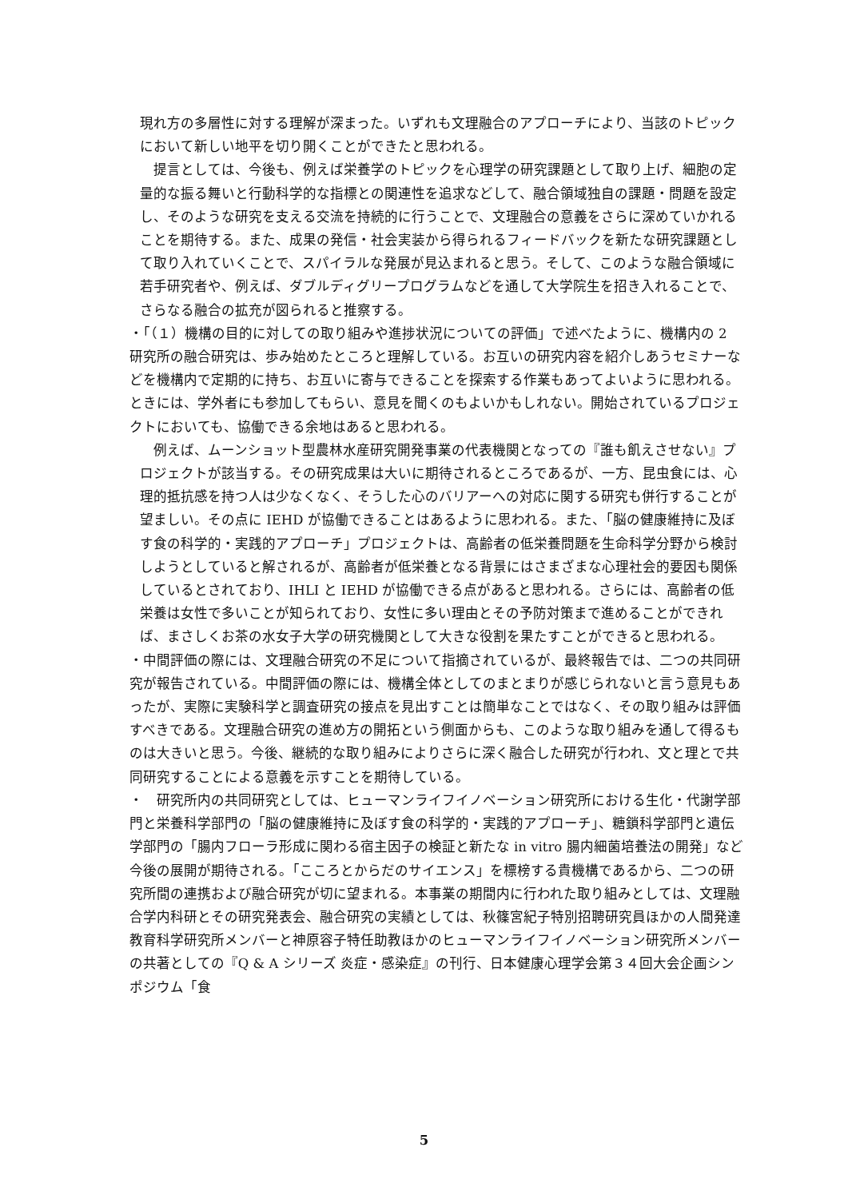現れ方の多層性に対する理解が深まった。いずれも文理融合のアプローチにより、当該のトピックにおいて新しい地平を切り開くことができたと思われる。
提言としては、今後も、例えば栄養学のトピックを心理学の研究課題として取り上げ、細胞の定量的な振る舞いと行動科学的な指標との関連性を追求などして、融合領域独自の課題・問題を設定し、そのような研究を支える交流を持続的に行うことで、文理融合の意義をさらに深めていかれることを期待する。また、成果の発信・社会実装から得られるフィードバックを新たな研究課題として取り入れていくことで、スパイラルな発展が見込まれると思う。そして、このような融合領域に若手研究者や、例えば、ダブルディグリープログラムなどを通して大学院生を招き入れることで、さらなる融合の拡充が図られると推察する。
・「（１）機構の目的に対しての取り組みや進捗状況についての評価」で述べたように、機構内の 2 研究所の融合研究は、歩み始めたところと理解している。お互いの研究内容を紹介しあうセミナーなどを機構内で定期的に持ち、お互いに寄与できることを探索する作業もあってよいように思われる。ときには、学外者にも参加してもらい、意見を聞くのもよいかもしれない。開始されているプロジェクトにおいても、協働できる余地はあると思われる。
例えば、ムーンショット型農林水産研究開発事業の代表機関となっての『誰も飢えさせない』プロジェクトが該当する。その研究成果は大いに期待されるところであるが、一方、昆虫食には、心理的抵抗感を持つ人は少なくなく、そうした心のバリアーへの対応に関する研究も併行することが望ましい。その点に IEHD が協働できることはあるように思われる。また、「脳の健康維持に及ぼす食の科学的・実践的アプローチ」プロジェクトは、高齢者の低栄養問題を生命科学分野から検討しようとしていると解されるが、高齢者が低栄養となる背景にはさまざまな心理社会的要因も関係しているとされており、IHLI と IEHD が協働できる点があると思われる。さらには、高齢者の低栄養は女性で多いことが知られており、女性に多い理由とその予防対策まで進めることができれば、まさしくお茶の水女子大学の研究機関として大きな役割を果たすことができると思われる。
・中間評価の際には、文理融合研究の不足について指摘されているが、最終報告では、二つの共同研究が報告されている。中間評価の際には、機構全体としてのまとまりが感じられないと言う意見もあったが、実際に実験科学と調査研究の接点を見出すことは簡単なことではなく、その取り組みは評価すべきである。文理融合研究の進め方の開拓という側面からも、このような取り組みを通して得るものは大きいと思う。今後、継続的な取り組みによりさらに深く融合した研究が行われ、文と理とで共同研究することによる意義を示すことを期待している。
・　研究所内の共同研究としては、ヒューマンライフイノベーション研究所における生化・代謝学部門と栄養科学部門の「脳の健康維持に及ぼす食の科学的・実践的アプローチ」、糖鎖科学部門と遺伝学部門の「腸内フローラ形成に関わる宿主因子の検証と新たな in vitro 腸内細菌培養法の開発」など今後の展開が期待される。「こころとからだのサイエンス」を標榜する貴機構であるから、二つの研究所間の連携および融合研究が切に望まれる。本事業の期間内に行われた取り組みとしては、文理融合学内科研とその研究発表会、融合研究の実績としては、秋篠宮紀子特別招聘研究員ほかの人間発達教育科学研究所メンバーと神原容子特任助教ほかのヒューマンライフイノベーション研究所メンバーの共著としての『Q & A シリーズ 炎症・感染症』の刊行、日本健康心理学会第３４回大会企画シンポジウム「食
5